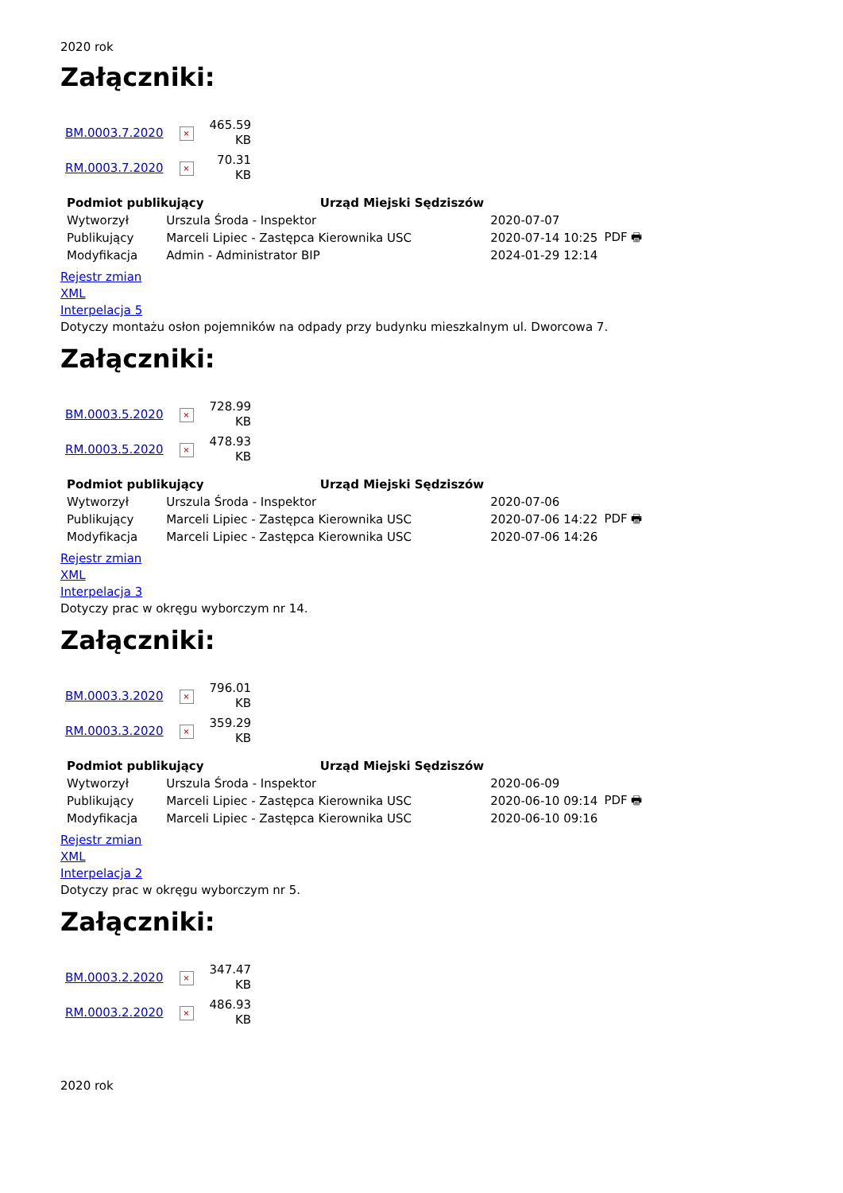2020 rok
Załączniki:
| BM.0003.7.2020 | × | 465.59 KB |
| RM.0003.7.2020 | × | 70.31 KB |
| Podmiot publikujący Urząd Miejski Sędziszów | | | |
| Wytworzył | Urszula Środa - Inspektor | 2020-07-07 | PDF 🖶 |
| Publikujący | Marceli Lipiec - Zastępca Kierownika USC | 2020-07-14 10:25 | |
| Modyfikacja | Admin - Administrator BIP | 2024-01-29 12:14 | |
Rejestr zmian
XML
Interpelacja 5
Dotyczy montażu osłon pojemników na odpady przy budynku mieszkalnym ul. Dworcowa 7.
Załączniki:
| BM.0003.5.2020 | × | 728.99 KB |
| RM.0003.5.2020 | × | 478.93 KB |
| Podmiot publikujący Urząd Miejski Sędziszów | | | |
| Wytworzył | Urszula Środa - Inspektor | 2020-07-06 | PDF 🖶 |
| Publikujący | Marceli Lipiec - Zastępca Kierownika USC | 2020-07-06 14:22 | |
| Modyfikacja | Marceli Lipiec - Zastępca Kierownika USC | 2020-07-06 14:26 | |
Rejestr zmian
XML
Interpelacja 3
Dotyczy prac w okręgu wyborczym nr 14.
Załączniki:
| BM.0003.3.2020 | × | 796.01 KB |
| RM.0003.3.2020 | × | 359.29 KB |
| Podmiot publikujący Urząd Miejski Sędziszów | | | |
| Wytworzył | Urszula Środa - Inspektor | 2020-06-09 | PDF 🖶 |
| Publikujący | Marceli Lipiec - Zastępca Kierownika USC | 2020-06-10 09:14 | |
| Modyfikacja | Marceli Lipiec - Zastępca Kierownika USC | 2020-06-10 09:16 | |
Rejestr zmian
XML
Interpelacja 2
Dotyczy prac w okręgu wyborczym nr 5.
Załączniki:
| BM.0003.2.2020 | × | 347.47 KB |
| RM.0003.2.2020 | × | 486.93 KB |
2020 rok